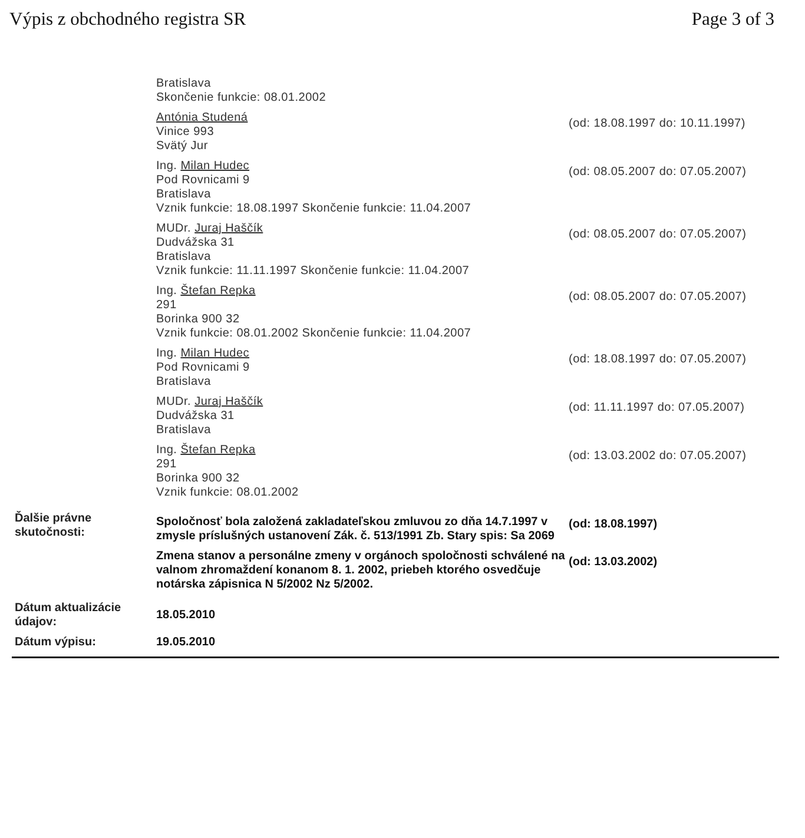Výpis z obchodného registra SR Page 3 of 3
Bratislava
Skončenie funkcie: 08.01.2002
Antónia Studená
Vinice 993
Svätý Jur
(od: 18.08.1997 do: 10.11.1997)
Ing. Milan Hudec
Pod Rovnicami 9
Bratislava
Vznik funkcie: 18.08.1997 Skončenie funkcie: 11.04.2007
(od: 08.05.2007 do: 07.05.2007)
MUDr. Juraj Haščík
Dudvážska 31
Bratislava
Vznik funkcie: 11.11.1997 Skončenie funkcie: 11.04.2007
(od: 08.05.2007 do: 07.05.2007)
Ing. Štefan Repka
291
Borinka 900 32
Vznik funkcie: 08.01.2002 Skončenie funkcie: 11.04.2007
(od: 08.05.2007 do: 07.05.2007)
Ing. Milan Hudec
Pod Rovnicami 9
Bratislava
(od: 18.08.1997 do: 07.05.2007)
MUDr. Juraj Haščík
Dudvážska 31
Bratislava
(od: 11.11.1997 do: 07.05.2007)
Ing. Štefan Repka
291
Borinka 900 32
Vznik funkcie: 08.01.2002
(od: 13.03.2002 do: 07.05.2007)
Ďalšie právne skutočnosti:
Spoločnosť bola založená zakladateľskou zmluvou zo dňa 14.7.1997 v zmysle príslušných ustanovení Zák. č. 513/1991 Zb. Stary spis: Sa 2069
(od: 18.08.1997)
Zmena stanov a personálne zmeny v orgánoch spoločnosti schválené na valnom zhromaždení konanom 8. 1. 2002, priebeh ktorého osvedčuje notárska zápisnica N 5/2002 Nz 5/2002.
(od: 13.03.2002)
Dátum aktualizácie údajov:
18.05.2010
Dátum výpisu: 19.05.2010